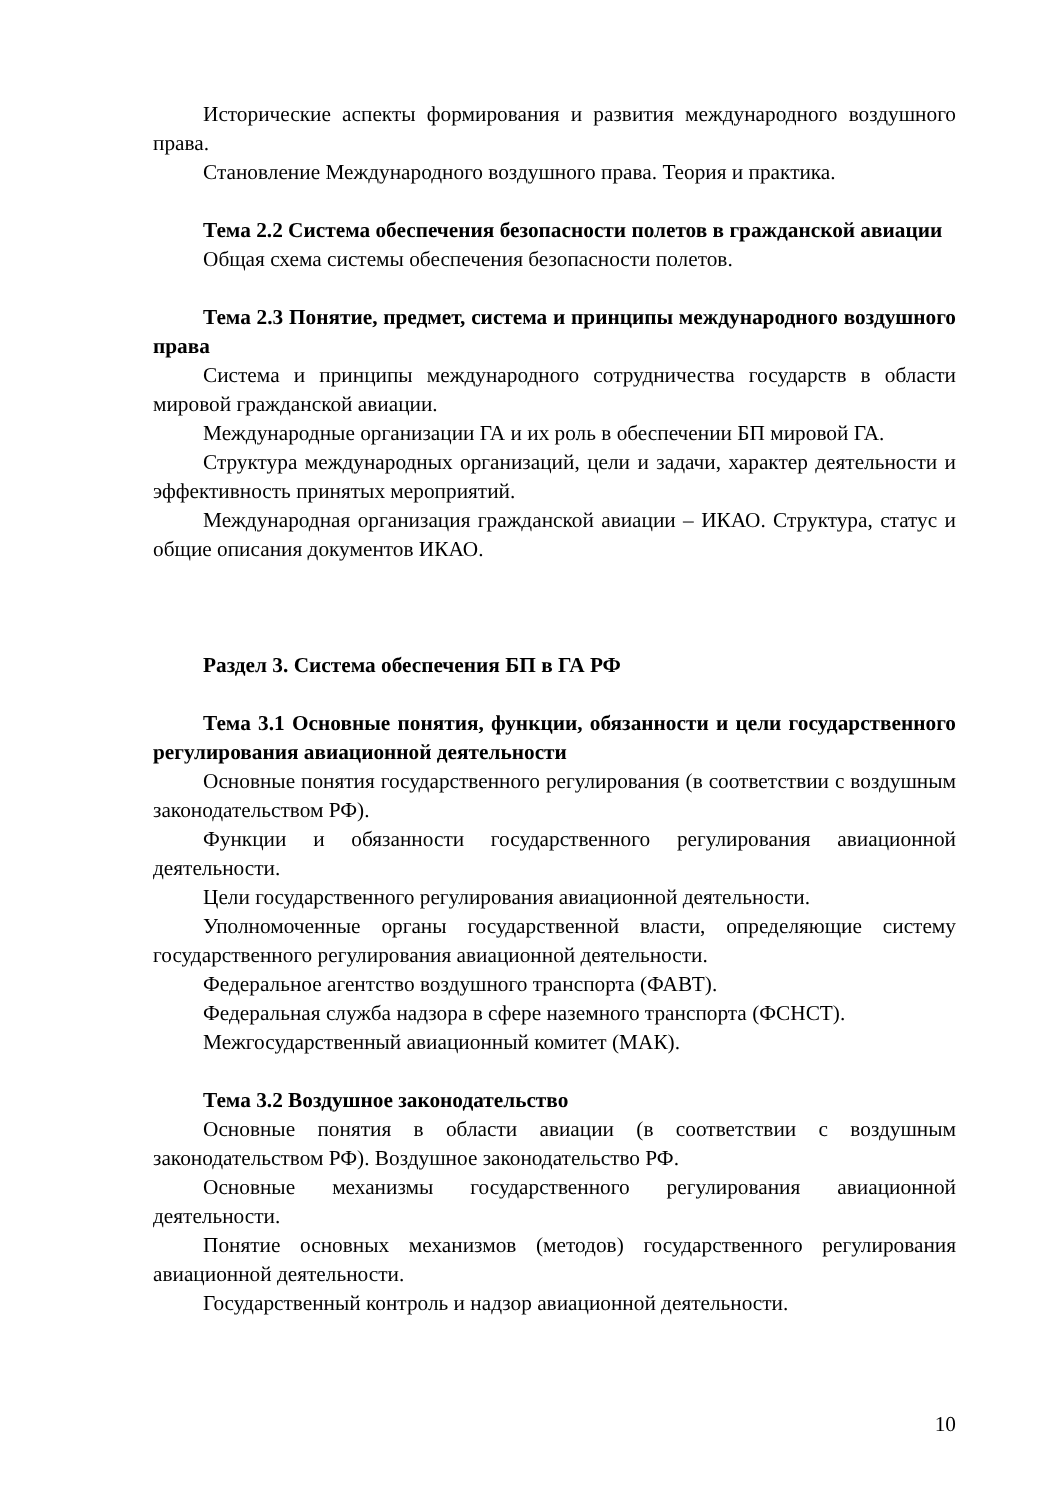Исторические аспекты формирования и развития международного воздушного права.
Становление Международного воздушного права. Теория и практика.
Тема 2.2 Система обеспечения безопасности полетов в гражданской авиации
Общая схема системы обеспечения безопасности полетов.
Тема 2.3 Понятие, предмет, система и принципы международного воздушного права
Система и принципы международного сотрудничества государств в области мировой гражданской авиации.
Международные организации ГА и их роль в обеспечении БП мировой ГА.
Структура международных организаций, цели и задачи, характер деятельности и эффективность принятых мероприятий.
Международная организация гражданской авиации – ИКАО. Структура, статус и общие описания документов ИКАО.
Раздел 3. Система обеспечения БП в ГА РФ
Тема 3.1 Основные понятия, функции, обязанности и цели государственного регулирования авиационной деятельности
Основные понятия государственного регулирования (в соответствии с воздушным законодательством РФ).
Функции и обязанности государственного регулирования авиационной деятельности.
Цели государственного регулирования авиационной деятельности.
Уполномоченные органы государственной власти, определяющие систему государственного регулирования авиационной деятельности.
Федеральное агентство воздушного транспорта (ФАВТ).
Федеральная служба надзора в сфере наземного транспорта (ФСНСТ).
Межгосударственный авиационный комитет (МАК).
Тема 3.2 Воздушное законодательство
Основные понятия в области авиации (в соответствии с воздушным законодательством РФ). Воздушное законодательство РФ.
Основные механизмы государственного регулирования авиационной деятельности.
Понятие основных механизмов (методов) государственного регулирования авиационной деятельности.
Государственный контроль и надзор авиационной деятельности.
10